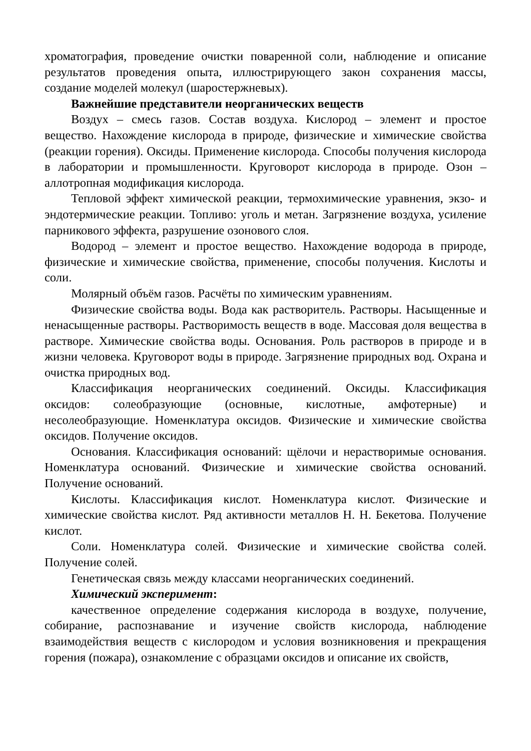хроматография, проведение очистки поваренной соли, наблюдение и описание результатов проведения опыта, иллюстрирующего закон сохранения массы, создание моделей молекул (шаростержневых).
Важнейшие представители неорганических веществ
Воздух – смесь газов. Состав воздуха. Кислород – элемент и простое вещество. Нахождение кислорода в природе, физические и химические свойства (реакции горения). Оксиды. Применение кислорода. Способы получения кислорода в лаборатории и промышленности. Круговорот кислорода в природе. Озон – аллотропная модификация кислорода.
Тепловой эффект химической реакции, термохимические уравнения, экзо- и эндотермические реакции. Топливо: уголь и метан. Загрязнение воздуха, усиление парникового эффекта, разрушение озонового слоя.
Водород – элемент и простое вещество. Нахождение водорода в природе, физические и химические свойства, применение, способы получения. Кислоты и соли.
Молярный объём газов. Расчёты по химическим уравнениям.
Физические свойства воды. Вода как растворитель. Растворы. Насыщенные и ненасыщенные растворы. Растворимость веществ в воде. Массовая доля вещества в растворе. Химические свойства воды. Основания. Роль растворов в природе и в жизни человека. Круговорот воды в природе. Загрязнение природных вод. Охрана и очистка природных вод.
Классификация неорганических соединений. Оксиды. Классификация оксидов: солеобразующие (основные, кислотные, амфотерные) и несолеобразующие. Номенклатура оксидов. Физические и химические свойства оксидов. Получение оксидов.
Основания. Классификация оснований: щёлочи и нерастворимые основания. Номенклатура оснований. Физические и химические свойства оснований. Получение оснований.
Кислоты. Классификация кислот. Номенклатура кислот. Физические и химические свойства кислот. Ряд активности металлов Н. Н. Бекетова. Получение кислот.
Соли. Номенклатура солей. Физические и химические свойства солей. Получение солей.
Генетическая связь между классами неорганических соединений.
Химический эксперимент:
качественное определение содержания кислорода в воздухе, получение, собирание, распознавание и изучение свойств кислорода, наблюдение взаимодействия веществ с кислородом и условия возникновения и прекращения горения (пожара), ознакомление с образцами оксидов и описание их свойств,